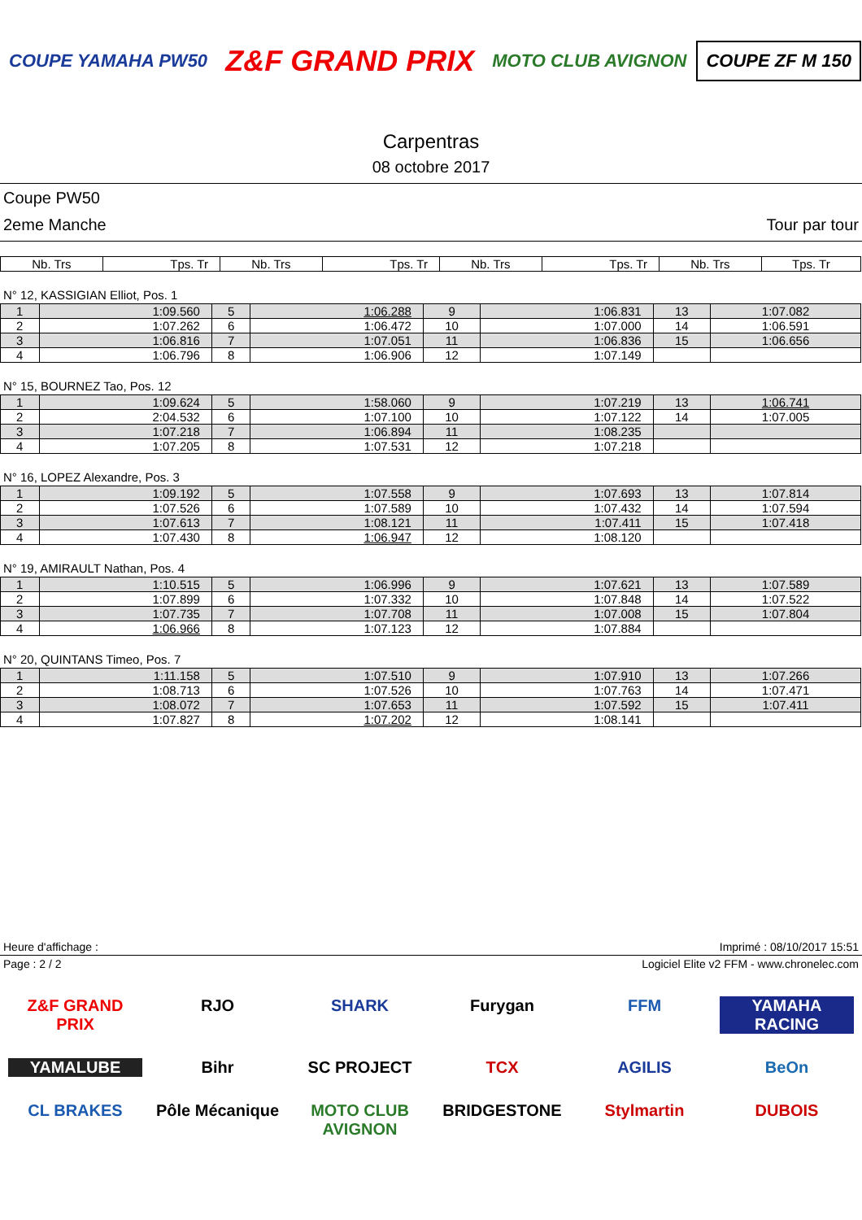COUPE YAMAHA PW50
Z&F GRAND PRIX
MOTO CLUB AVIGNON COUPE ZF M 150
Carpentras
08 octobre 2017
Coupe PW50
2eme Manche Tour par tour
| Nb. Trs | Tps. Tr | Nb. Trs | Tps. Tr | Nb. Trs | Tps. Tr | Nb. Trs | Tps. Tr |
| --- | --- | --- | --- | --- | --- | --- | --- |
N° 12, KASSIGIAN Elliot, Pos. 1
| 1 | 1:09.560 | 5 | 1:06.288 | 9 | 1:06.831 | 13 | 1:07.082 |
| 2 | 1:07.262 | 6 | 1:06.472 | 10 | 1:07.000 | 14 | 1:06.591 |
| 3 | 1:06.816 | 7 | 1:07.051 | 11 | 1:06.836 | 15 | 1:06.656 |
| 4 | 1:06.796 | 8 | 1:06.906 | 12 | 1:07.149 | | |
N° 15, BOURNEZ Tao, Pos. 12
| 1 | 1:09.624 | 5 | 1:58.060 | 9 | 1:07.219 | 13 | 1:06.741 |
| 2 | 2:04.532 | 6 | 1:07.100 | 10 | 1:07.122 | 14 | 1:07.005 |
| 3 | 1:07.218 | 7 | 1:06.894 | 11 | 1:08.235 | | |
| 4 | 1:07.205 | 8 | 1:07.531 | 12 | 1:07.218 | | |
N° 16, LOPEZ Alexandre, Pos. 3
| 1 | 1:09.192 | 5 | 1:07.558 | 9 | 1:07.693 | 13 | 1:07.814 |
| 2 | 1:07.526 | 6 | 1:07.589 | 10 | 1:07.432 | 14 | 1:07.594 |
| 3 | 1:07.613 | 7 | 1:08.121 | 11 | 1:07.411 | 15 | 1:07.418 |
| 4 | 1:07.430 | 8 | 1:06.947 | 12 | 1:08.120 | | |
N° 19, AMIRAULT Nathan, Pos. 4
| 1 | 1:10.515 | 5 | 1:06.996 | 9 | 1:07.621 | 13 | 1:07.589 |
| 2 | 1:07.899 | 6 | 1:07.332 | 10 | 1:07.848 | 14 | 1:07.522 |
| 3 | 1:07.735 | 7 | 1:07.708 | 11 | 1:07.008 | 15 | 1:07.804 |
| 4 | 1:06.966 | 8 | 1:07.123 | 12 | 1:07.884 | | |
N° 20, QUINTANS Timeo, Pos. 7
| 1 | 1:11.158 | 5 | 1:07.510 | 9 | 1:07.910 | 13 | 1:07.266 |
| 2 | 1:08.713 | 6 | 1:07.526 | 10 | 1:07.763 | 14 | 1:07.471 |
| 3 | 1:08.072 | 7 | 1:07.653 | 11 | 1:07.592 | 15 | 1:07.411 |
| 4 | 1:07.827 | 8 | 1:07.202 | 12 | 1:08.141 | | |
Heure d'affichage : Imprimé : 08/10/2017 15:51
Page : 2 / 2 Logiciel Elite v2 FFM - www.chronelec.com
Z&F GRAND PRIX RJO SHARK Furygan FFM YAMAHA RACING YAMALUBE Bihr SC PROJECT TCX AGILIS BeOn CL BRAKES Pôle Mécanique MOTO CLUB AVIGNON BRIDGESTONE Stylmartin DUBOIS